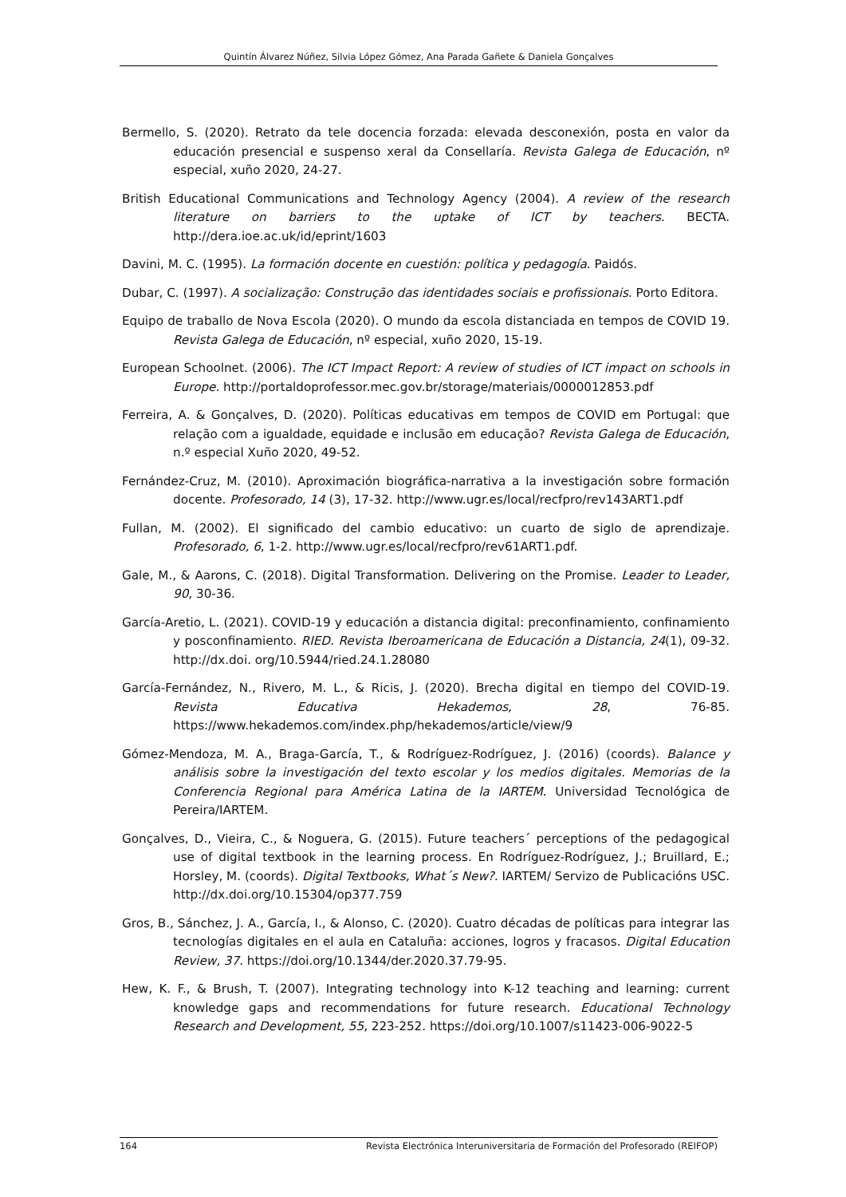Quintín Álvarez Núñez, Silvia López Gómez, Ana Parada Gañete & Daniela Gonçalves
Bermello, S. (2020). Retrato da tele docencia forzada: elevada desconexión, posta en valor da educación presencial e suspenso xeral da Consellaría. Revista Galega de Educación, nº especial, xuño 2020, 24-27.
British Educational Communications and Technology Agency (2004). A review of the research literature on barriers to the uptake of ICT by teachers. BECTA. http://dera.ioe.ac.uk/id/eprint/1603
Davini, M. C. (1995). La formación docente en cuestión: política y pedagogía. Paidós.
Dubar, C. (1997). A socialização: Construção das identidades sociais e profissionais. Porto Editora.
Equipo de traballo de Nova Escola (2020). O mundo da escola distanciada en tempos de COVID 19. Revista Galega de Educación, nº especial, xuño 2020, 15-19.
European Schoolnet. (2006). The ICT Impact Report: A review of studies of ICT impact on schools in Europe. http://portaldoprofessor.mec.gov.br/storage/materiais/0000012853.pdf
Ferreira, A. & Gonçalves, D. (2020). Políticas educativas em tempos de COVID em Portugal: que relação com a igualdade, equidade e inclusão em educação? Revista Galega de Educación, n.º especial Xuño 2020, 49-52.
Fernández-Cruz, M. (2010). Aproximación biográfica-narrativa a la investigación sobre formación docente. Profesorado, 14 (3), 17-32. http://www.ugr.es/local/recfpro/rev143ART1.pdf
Fullan, M. (2002). El significado del cambio educativo: un cuarto de siglo de aprendizaje. Profesorado, 6, 1-2. http://www.ugr.es/local/recfpro/rev61ART1.pdf.
Gale, M., & Aarons, C. (2018). Digital Transformation. Delivering on the Promise. Leader to Leader, 90, 30-36.
García-Aretio, L. (2021). COVID-19 y educación a distancia digital: preconfinamiento, confinamiento y posconfinamiento. RIED. Revista Iberoamericana de Educación a Distancia, 24(1), 09-32. http://dx.doi. org/10.5944/ried.24.1.28080
García-Fernández, N., Rivero, M. L., & Ricis, J. (2020). Brecha digital en tiempo del COVID-19. Revista Educativa Hekademos, 28, 76-85. https://www.hekademos.com/index.php/hekademos/article/view/9
Gómez-Mendoza, M. A., Braga-García, T., & Rodríguez-Rodríguez, J. (2016) (coords). Balance y análisis sobre la investigación del texto escolar y los medios digitales. Memorias de la Conferencia Regional para América Latina de la IARTEM. Universidad Tecnológica de Pereira/IARTEM.
Gonçalves, D., Vieira, C., & Noguera, G. (2015). Future teachers´ perceptions of the pedagogical use of digital textbook in the learning process. En Rodríguez-Rodríguez, J.; Bruillard, E.; Horsley, M. (coords). Digital Textbooks, What´s New?. IARTEM/ Servizo de Publicacións USC. http://dx.doi.org/10.15304/op377.759
Gros, B., Sánchez, J. A., García, I., & Alonso, C. (2020). Cuatro décadas de políticas para integrar las tecnologías digitales en el aula en Cataluña: acciones, logros y fracasos. Digital Education Review, 37. https://doi.org/10.1344/der.2020.37.79-95.
Hew, K. F., & Brush, T. (2007). Integrating technology into K-12 teaching and learning: current knowledge gaps and recommendations for future research. Educational Technology Research and Development, 55, 223-252. https://doi.org/10.1007/s11423-006-9022-5
164 Revista Electrónica Interuniversitaria de Formación del Profesorado (REIFOP)